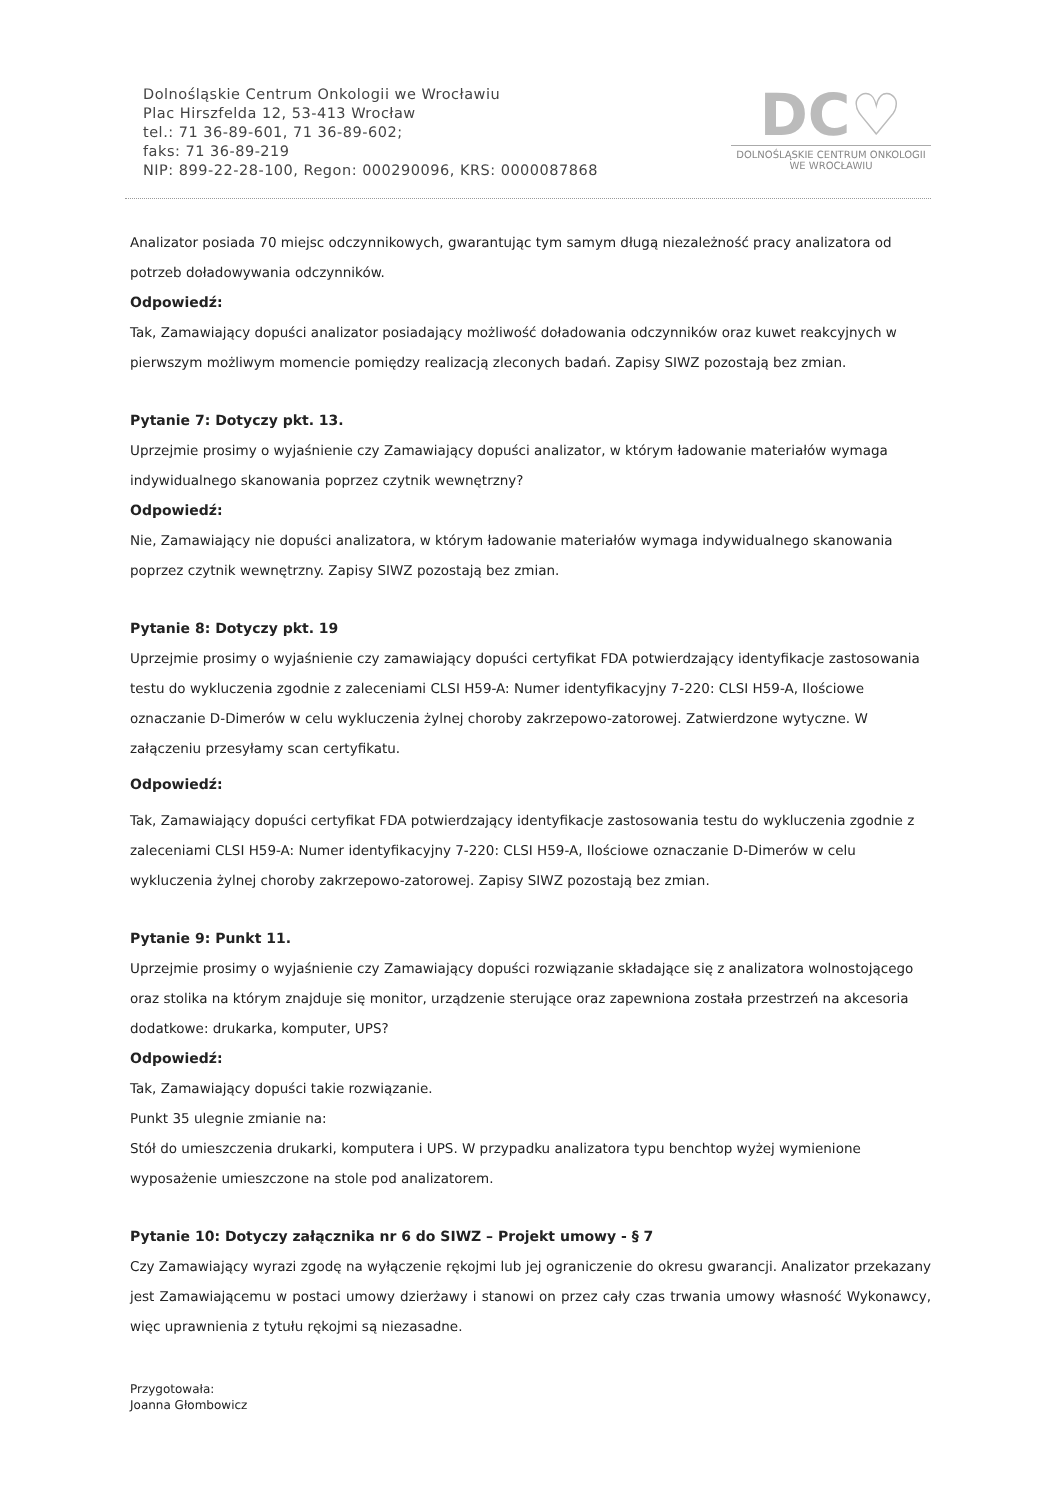Dolnośląskie Centrum Onkologii we Wrocławiu
Plac Hirszfelda 12, 53-413 Wrocław
tel.: 71 36-89-601, 71 36-89-602;
faks: 71 36-89-219
NIP: 899-22-28-100, Regon: 000290096, KRS: 0000087868
DC♡
DOLNOŚLĄSKIE CENTRUM ONKOLOGII
WE WROCŁAWIU
Analizator posiada 70 miejsc odczynnikowych, gwarantując tym samym długą niezależność pracy analizatora od potrzeb doładowywania odczynników.
Odpowiedź:
Tak, Zamawiający dopuści analizator posiadający możliwość doładowania odczynników oraz kuwet reakcyjnych w pierwszym możliwym momencie pomiędzy realizacją zleconych badań. Zapisy SIWZ pozostają bez zmian.
Pytanie 7: Dotyczy pkt. 13.
Uprzejmie prosimy o wyjaśnienie czy Zamawiający dopuści analizator, w którym ładowanie materiałów wymaga indywidualnego skanowania poprzez czytnik wewnętrzny?
Odpowiedź:
Nie, Zamawiający nie dopuści analizatora, w którym ładowanie materiałów wymaga indywidualnego skanowania poprzez czytnik wewnętrzny. Zapisy SIWZ pozostają bez zmian.
Pytanie 8: Dotyczy pkt. 19
Uprzejmie prosimy o wyjaśnienie czy zamawiający dopuści certyfikat FDA potwierdzający identyfikacje zastosowania testu do wykluczenia zgodnie z zaleceniami CLSI H59-A: Numer identyfikacyjny 7-220: CLSI H59-A, Ilościowe oznaczanie D-Dimerów w celu wykluczenia żylnej choroby zakrzepowo-zatorowej. Zatwierdzone wytyczne. W załączeniu przesyłamy scan certyfikatu.
Odpowiedź:
Tak, Zamawiający dopuści certyfikat FDA potwierdzający identyfikacje zastosowania testu do wykluczenia zgodnie z zaleceniami CLSI H59-A: Numer identyfikacyjny 7-220: CLSI H59-A, Ilościowe oznaczanie D-Dimerów w celu wykluczenia żylnej choroby zakrzepowo-zatorowej. Zapisy SIWZ pozostają bez zmian.
Pytanie 9: Punkt 11.
Uprzejmie prosimy o wyjaśnienie czy Zamawiający dopuści rozwiązanie składające się z analizatora wolnostojącego oraz stolika na którym znajduje się monitor, urządzenie sterujące oraz zapewniona została przestrzeń na akcesoria dodatkowe: drukarka, komputer, UPS?
Odpowiedź:
Tak, Zamawiający dopuści takie rozwiązanie.
Punkt 35 ulegnie zmianie na:
Stół do umieszczenia drukarki, komputera i UPS. W przypadku analizatora typu benchtop wyżej wymienione wyposażenie umieszczone na stole pod analizatorem.
Pytanie 10: Dotyczy załącznika nr 6 do SIWZ – Projekt umowy - § 7
Czy Zamawiający wyrazi zgodę na wyłączenie rękojmi lub jej ograniczenie do okresu gwarancji. Analizator przekazany jest Zamawiającemu w postaci umowy dzierżawy i stanowi on przez cały czas trwania umowy własność Wykonawcy, więc uprawnienia z tytułu rękojmi są niezasadne.
Przygotowała:
Joanna Głombowicz